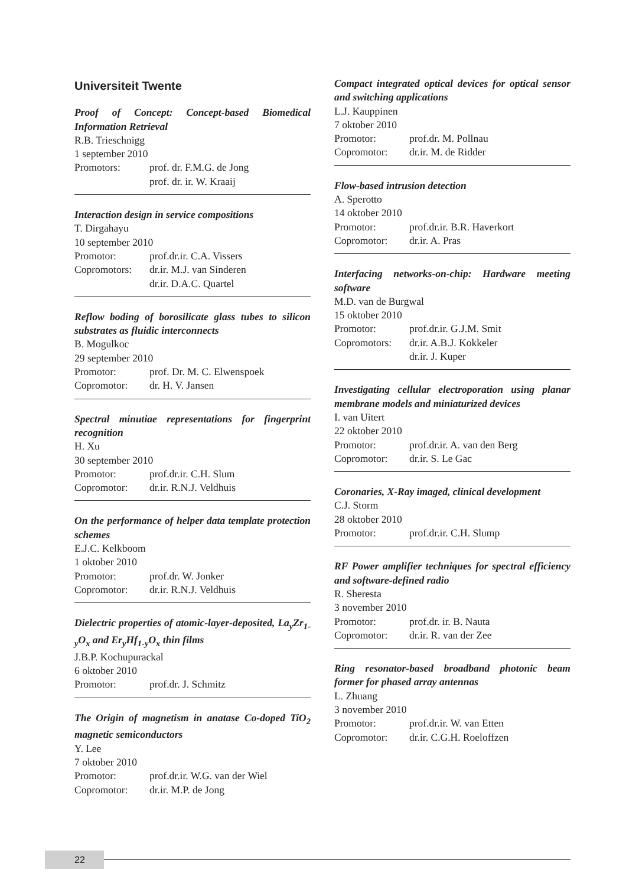Universiteit Twente
Proof of Concept: Concept-based Biomedical Information Retrieval
R.B. Trieschnigg
1 september 2010
Promotors: prof. dr. F.M.G. de Jong
prof. dr. ir. W. Kraaij
Interaction design in service compositions
T. Dirgahayu
10 september 2010
Promotor: prof.dr.ir. C.A. Vissers
Copromotors: dr.ir. M.J. van Sinderen
dr.ir. D.A.C. Quartel
Reflow boding of borosilicate glass tubes to silicon substrates as fluidic interconnects
B. Mogulkoc
29 september 2010
Promotor: prof. Dr. M. C. Elwenspoek
Copromotor: dr. H. V. Jansen
Spectral minutiae representations for fingerprint recognition
H. Xu
30 september 2010
Promotor: prof.dr.ir. C.H. Slum
Copromotor: dr.ir. R.N.J. Veldhuis
On the performance of helper data template protection schemes
E.J.C. Kelkboom
1 oktober 2010
Promotor: prof.dr. W. Jonker
Copromotor: dr.ir. R.N.J. Veldhuis
Dielectric properties of atomic-layer-deposited, La<sub>y</sub>Zr<sub>1-y</sub>O<sub>x</sub> and Er<sub>y</sub>Hf<sub>1-y</sub>O<sub>x</sub> thin films
J.B.P. Kochupurackal
6 oktober 2010
Promotor: prof.dr. J. Schmitz
The Origin of magnetism in anatase Co-doped TiO<sub>2</sub> magnetic semiconductors
Y. Lee
7 oktober 2010
Promotor: prof.dr.ir. W.G. van der Wiel
Copromotor: dr.ir. M.P. de Jong
Compact integrated optical devices for optical sensor and switching applications
L.J. Kauppinen
7 oktober 2010
Promotor: prof.dr. M. Pollnau
Copromotor: dr.ir. M. de Ridder
Flow-based intrusion detection
A. Sperotto
14 oktober 2010
Promotor: prof.dr.ir. B.R. Haverkort
Copromotor: dr.ir. A. Pras
Interfacing networks-on-chip: Hardware meeting software
M.D. van de Burgwal
15 oktober 2010
Promotor: prof.dr.ir. G.J.M. Smit
Copromotors: dr.ir. A.B.J. Kokkeler
dr.ir. J. Kuper
Investigating cellular electroporation using planar membrane models and miniaturized devices
I. van Uitert
22 oktober 2010
Promotor: prof.dr.ir. A. van den Berg
Copromotor: dr.ir. S. Le Gac
Coronaries, X-Ray imaged, clinical development
C.J. Storm
28 oktober 2010
Promotor: prof.dr.ir. C.H. Slump
RF Power amplifier techniques for spectral efficiency and software-defined radio
R. Sheresta
3 november 2010
Promotor: prof.dr. ir. B. Nauta
Copromotor: dr.ir. R. van der Zee
Ring resonator-based broadband photonic beam former for phased array antennas
L. Zhuang
3 november 2010
Promotor: prof.dr.ir. W. van Etten
Copromotor: dr.ir. C.G.H. Roeloffzen
22